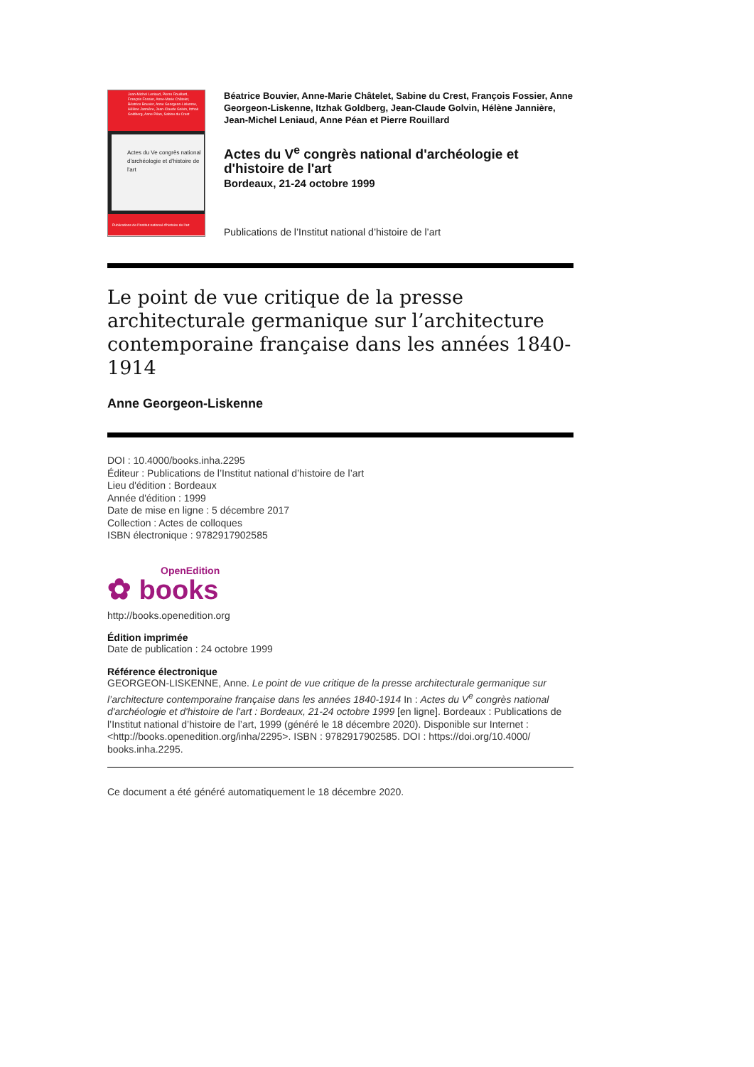Jean-Michel Leniaud, Pierre Rouillard, François Fossier, Anne-Marie Châtelet, Béatrice Bouvier, Anne Georgeon-Liskenne, Hélène Jannière, Jean-Claude Golvin, Itzhak Goldberg, Anne Péan, Sabine du Crest
Actes du Ve congrès national d'archéologie et d'histoire de l'art
Publications de l'Institut national d'histoire de l'art
Béatrice Bouvier, Anne-Marie Châtelet, Sabine du Crest, François Fossier, Anne Georgeon-Liskenne, Itzhak Goldberg, Jean-Claude Golvin, Hélène Jannière, Jean-Michel Leniaud, Anne Péan et Pierre Rouillard
Actes du V<sup>e</sup> congrès national d'archéologie et d'histoire de l'art
Bordeaux, 21-24 octobre 1999
Publications de l’Institut national d’histoire de l’art
Le point de vue critique de la presse architecturale germanique sur l’architecture contemporaine française dans les années 1840-1914
Anne Georgeon-Liskenne
DOI : 10.4000/books.inha.2295
Éditeur : Publications de l’Institut national d’histoire de l’art
Lieu d'édition : Bordeaux
Année d'édition : 1999
Date de mise en ligne : 5 décembre 2017
Collection : Actes de colloques
ISBN électronique : 9782917902585
OpenEdition
✿ books
http://books.openedition.org
Édition imprimée
Date de publication : 24 octobre 1999
Référence électronique
GEORGEON-LISKENNE, Anne. Le point de vue critique de la presse architecturale germanique sur l’architecture contemporaine française dans les années 1840-1914 In : Actes du V<sup>e</sup> congrès national d'archéologie et d'histoire de l'art : Bordeaux, 21-24 octobre 1999 [en ligne]. Bordeaux : Publications de l’Institut national d’histoire de l’art, 1999 (généré le 18 décembre 2020). Disponible sur Internet : <http://books.openedition.org/inha/2295>. ISBN : 9782917902585. DOI : https://doi.org/10.4000/ books.inha.2295.
Ce document a été généré automatiquement le 18 décembre 2020.